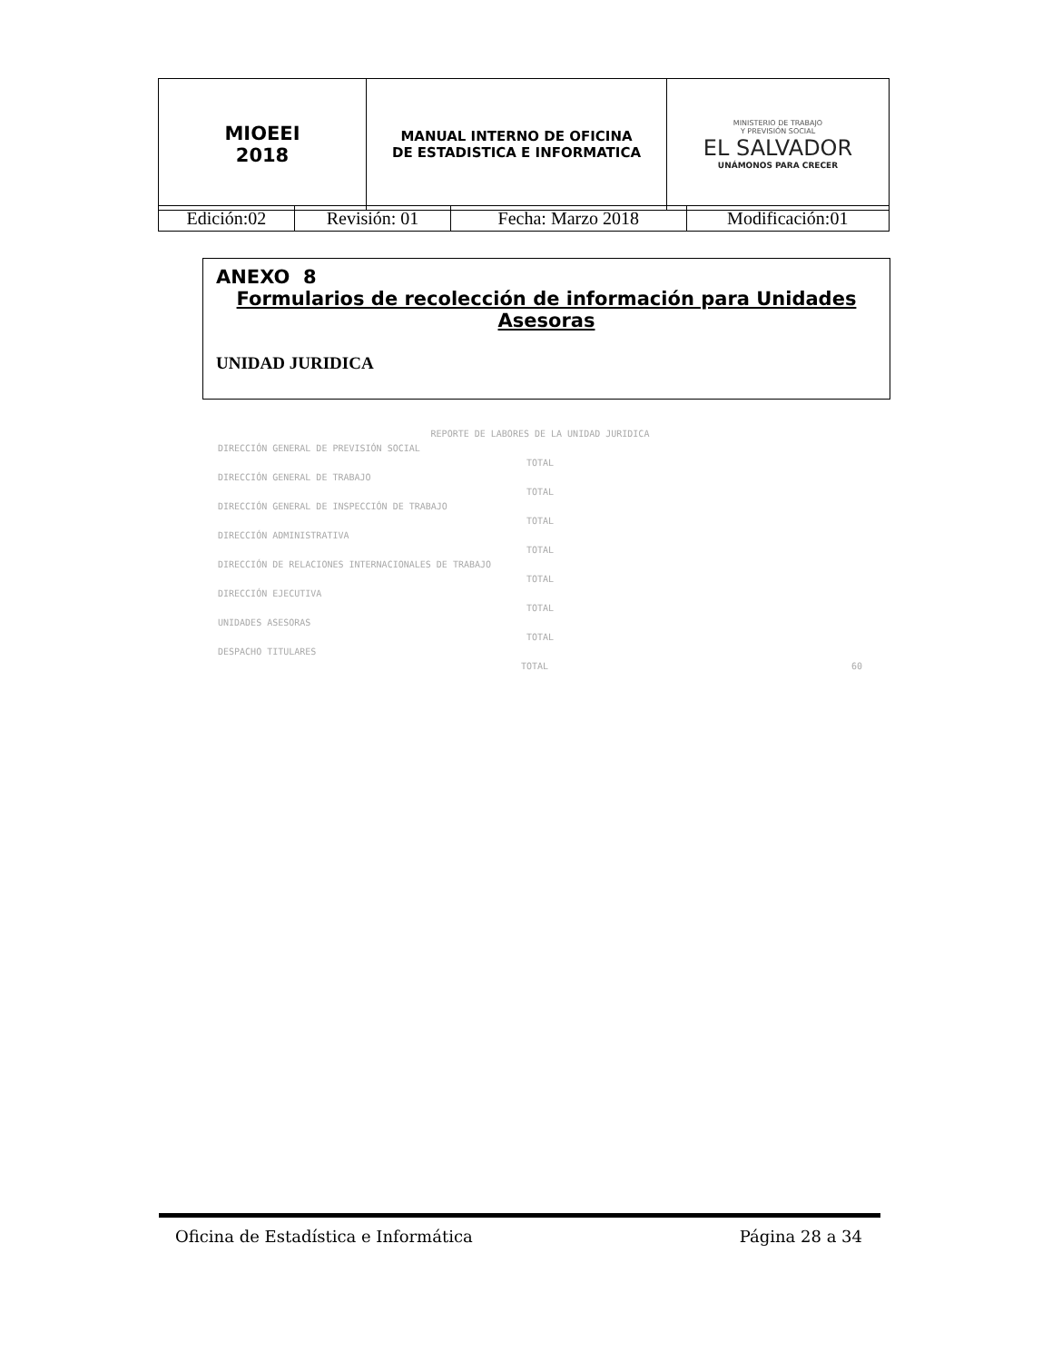| MIOEEI 2018 | MANUAL INTERNO DE OFICINA DE ESTADISTICA E INFORMATICA | MINISTERIO DE TRABAJO Y PREVISIÓN SOCIAL EL SALVADOR UNÁMONOS PARA CRECER |
| Edición:02 | Revisión: 01 | Fecha: Marzo 2018 | Modificación:01 |
ANEXO 8
Formularios de recolección de información para Unidades Asesoras
UNIDAD JURIDICA
REPORTE DE LABORES DE LA UNIDAD JURIDICA
DIRECCIÓN GENERAL DE PREVISIÓN SOCIAL
TOTAL
DIRECCIÓN GENERAL DE TRABAJO
TOTAL
DIRECCIÓN GENERAL DE INSPECCIÓN DE TRABAJO
TOTAL
DIRECCIÓN ADMINISTRATIVA
TOTAL
DIRECCIÓN DE RELACIONES INTERNACIONALES DE TRABAJO
TOTAL
DIRECCIÓN EJECUTIVA
TOTAL
UNIDADES ASESORAS
TOTAL
DESPACHO TITULARES
TOTAL 60
Oficina de Estadística e Informática Página 28 a 34